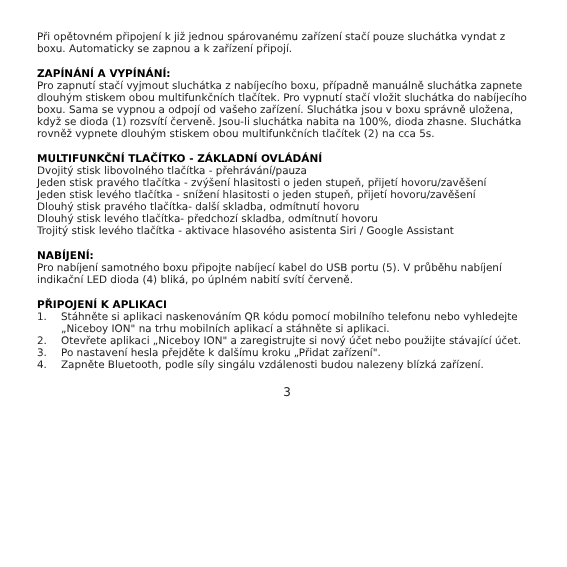Při opětovném připojení k již jednou spárovanému zařízení stačí pouze sluchátka vyndat z boxu. Automaticky se zapnou a k zařízení připojí.
ZAPÍNÁNÍ A VYPÍNÁNÍ:
Pro zapnutí stačí vyjmout sluchátka z nabíjecího boxu, případně manuálně sluchátka zapnete dlouhým stiskem obou multifunkčních tlačítek. Pro vypnutí stačí vložit sluchátka do nabíjecího boxu. Sama se vypnou a odpojí od vašeho zařízení. Sluchátka jsou v boxu správně uložena, když se dioda (1) rozsvítí červeně. Jsou-li sluchátka nabita na 100%, dioda zhasne. Sluchátka rovněž vypnete dlouhým stiskem obou multifunkčních tlačítek (2) na cca 5s.
MULTIFUNKČNÍ TLAČÍTKO - ZÁKLADNÍ OVLÁDÁNÍ
Dvojitý stisk libovolného tlačítka - přehrávání/pauza
Jeden stisk pravého tlačítka - zvýšení hlasitosti o jeden stupeň, přijetí hovoru/zavěšení
Jeden stisk levého tlačítka - snížení hlasitosti o jeden stupeň, přijetí hovoru/zavěšení
Dlouhý stisk pravého tlačítka- další skladba, odmítnutí hovoru
Dlouhý stisk levého tlačítka- předchozí skladba, odmítnutí hovoru
Trojitý stisk levého tlačítka - aktivace hlasového asistenta Siri / Google Assistant
NABÍJENÍ:
Pro nabíjení samotného boxu připojte nabíjecí kabel do USB portu (5). V průběhu nabíjení indikační LED dioda (4) bliká, po úplném nabití svítí červeně.
PŘIPOJENÍ K APLIKACI
1. Stáhněte si aplikaci naskenováním QR kódu pomocí mobilního telefonu nebo vyhledejte „Niceboy ION" na trhu mobilních aplikací a stáhněte si aplikaci.
2. Otevřete aplikaci „Niceboy ION" a zaregistrujte si nový účet nebo použijte stávající účet.
3. Po nastavení hesla přejděte k dalšímu kroku „Přidat zařízení".
4. Zapněte Bluetooth, podle síly singálu vzdálenosti budou nalezeny blízká zařízení.
3